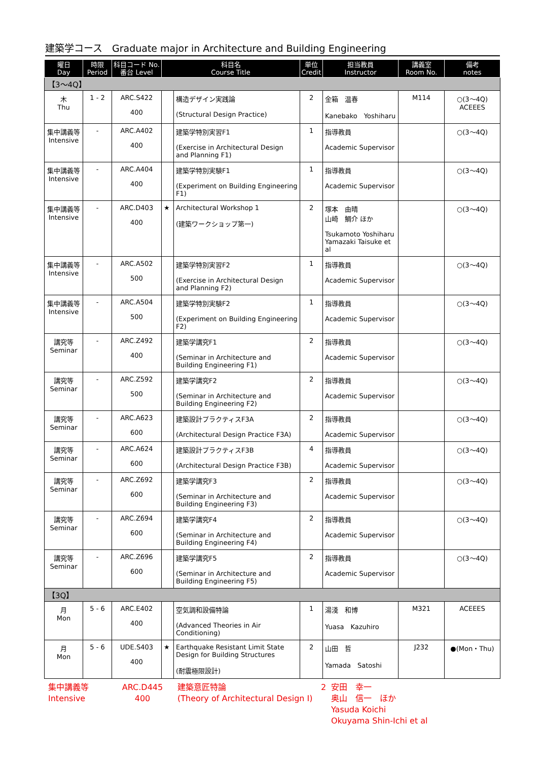建築学コース　Graduate major in Architecture and Building Engineering
| 曜日 Day | 時限 Period | 科目コード No. 番台 Level | 科目名 Course Title | | 単位 Credit | 担当教員 Instructor | 講義室 Room No. | 備考 notes |
| --- | --- | --- | --- | --- | --- | --- | --- | --- |
| 【3～4Q】 | | | | | | | | |
| 木 Thu | 1 - 2 | ARC.S422 400 | | 構造デザイン実践論 (Structural Design Practice) | 2 | 金箱 温春 Kanebako Yoshiharu | M114 | ○(3～4Q) ACEEES |
| 集中講義等 Intensive | - | ARC.A402 400 | | 建築学特別実習F1 (Exercise in Architectural Design and Planning F1) | 1 | 指導教員 Academic Supervisor | | ○(3～4Q) |
| 集中講義等 Intensive | - | ARC.A404 400 | | 建築学特別実験F1 (Experiment on Building Engineering F1) | 1 | 指導教員 Academic Supervisor | | ○(3～4Q) |
| 集中講義等 Intensive | - | ARC.D403 400 | ★ | Architectural Workshop 1 (建築ワークショップ第一) | 2 | 塚本 由晴 山崎 鯛介 ほか Tsukamoto Yoshiharu Yamazaki Taisuke et al | | ○(3～4Q) |
| 集中講義等 Intensive | - | ARC.A502 500 | | 建築学特別実習F2 (Exercise in Architectural Design and Planning F2) | 1 | 指導教員 Academic Supervisor | | ○(3～4Q) |
| 集中講義等 Intensive | - | ARC.A504 500 | | 建築学特別実験F2 (Experiment on Building Engineering F2) | 1 | 指導教員 Academic Supervisor | | ○(3～4Q) |
| 講究等 Seminar | - | ARC.Z492 400 | | 建築学講究F1 (Seminar in Architecture and Building Engineering F1) | 2 | 指導教員 Academic Supervisor | | ○(3～4Q) |
| 講究等 Seminar | - | ARC.Z592 500 | | 建築学講究F2 (Seminar in Architecture and Building Engineering F2) | 2 | 指導教員 Academic Supervisor | | ○(3～4Q) |
| 講究等 Seminar | - | ARC.A623 600 | | 建築設計プラクティスF3A (Architectural Design Practice F3A) | 2 | 指導教員 Academic Supervisor | | ○(3～4Q) |
| 講究等 Seminar | - | ARC.A624 600 | | 建築設計プラクティスF3B (Architectural Design Practice F3B) | 4 | 指導教員 Academic Supervisor | | ○(3～4Q) |
| 講究等 Seminar | - | ARC.Z692 600 | | 建築学講究F3 (Seminar in Architecture and Building Engineering F3) | 2 | 指導教員 Academic Supervisor | | ○(3～4Q) |
| 講究等 Seminar | - | ARC.Z694 600 | | 建築学講究F4 (Seminar in Architecture and Building Engineering F4) | 2 | 指導教員 Academic Supervisor | | ○(3～4Q) |
| 講究等 Seminar | - | ARC.Z696 600 | | 建築学講究F5 (Seminar in Architecture and Building Engineering F5) | 2 | 指導教員 Academic Supervisor | | ○(3～4Q) |
| 【3Q】 | | | | | | | | |
| 月 Mon | 5 - 6 | ARC.E402 400 | | 空気調和設備特論 (Advanced Theories in Air Conditioning) | 1 | 湯淺 和博 Yuasa Kazuhiro | M321 | ACEEES |
| 月 Mon | 5 - 6 | UDE.S403 400 | ★ | Earthquake Resistant Limit State Design for Building Structures (耐震極限設計) | 2 | 山田 哲 Yamada Satoshi | J232 | ●(Mon・Thu) |
| 集中講義等 Intensive | ARC.D445 400 | 建築意匠特論 (Theory of Architectural Design I) | 2 | 安田 幸一 奥山 信一 ほか Yasuda Koichi Okuyama Shin-Ichi et al |